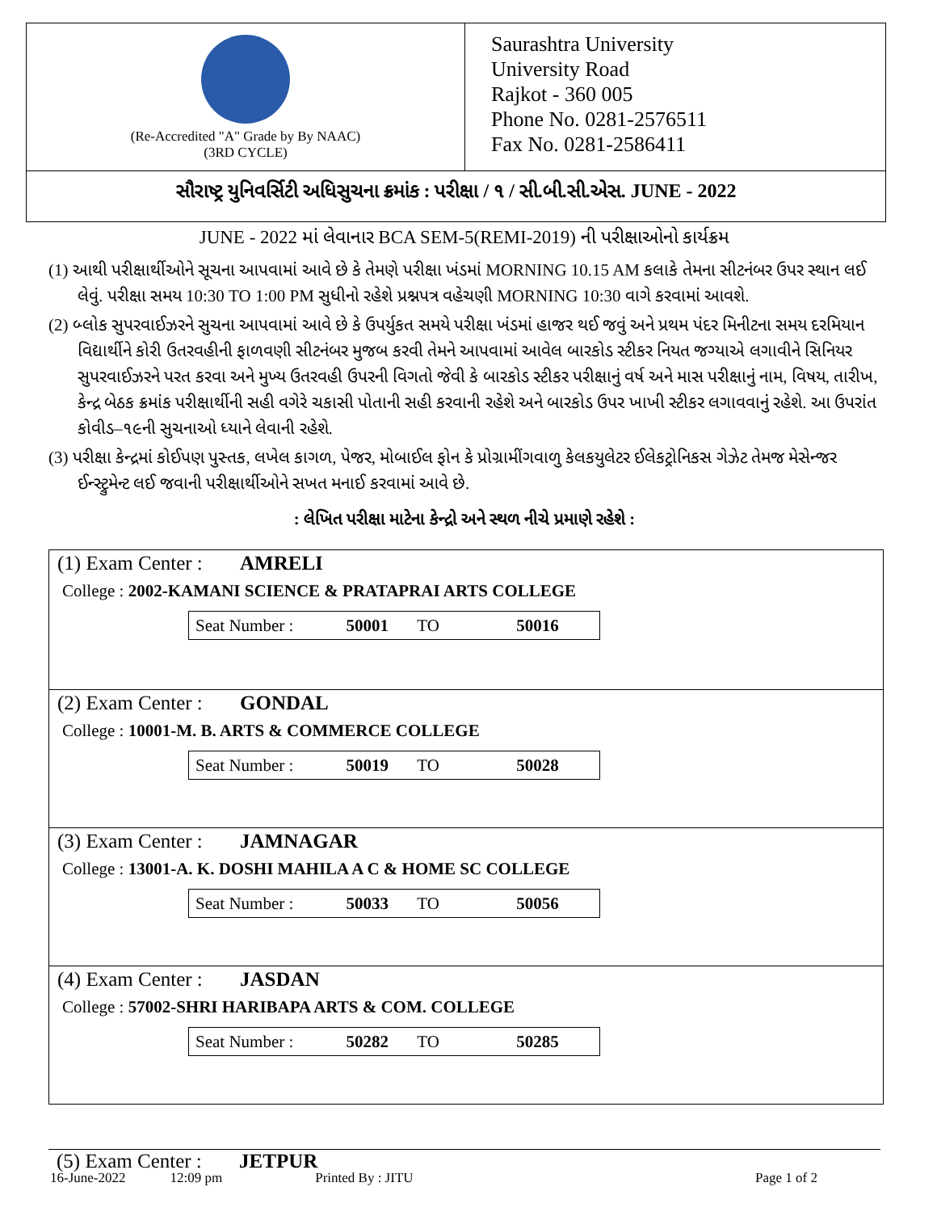(Re-Accredited "A" Grade by By NAAC)
(3RD CYCLE)
Saurashtra University
University Road
Rajkot - 360 005
Phone No. 0281-2576511
Fax No. 0281-2586411
સૌરાષ્ટ્ર યુનિવર્સિટી અધિસુચના ક્રમાંક : પરીક્ષા / ૧ / સી.બી.સી.એસ. JUNE - 2022
JUNE - 2022 માં લેવાનાર BCA SEM-5(REMI-2019) ની પરીક્ષાઓનો કાર્યક્રમ
(1) આથી પરીક્ષાર્થીઓને સૂચના આપવામાં આવે છે કે તેમણે પરીક્ષા ખંડમાં MORNING 10.15 AM કલાકે તેમના સીટનંબર ઉપર સ્થાન લઈ લેવું. પરીક્ષા સમય 10:30 TO 1:00 PM સુધીનો રહેશે પ્રશ્નપત્ર વહેચણી MORNING 10:30 વાગે કરવામાં આવશે.
(2) બ્લોક સુપરવાઈઝરને સુચના આપવામાં આવે છે કે ઉપર્યુકત સમયે પરીક્ષા ખંડમાં હાજર થઈ જવું અને પ્રથમ પંદર મિનીટના સમય દરમિયાન વિદ્યાર્થીને કોરી ઉતરવહીની ફાળવણી સીટનંબર મુજબ કરવી તેમને આપવામાં આવેલ બારકોડ સ્ટીકર નિયત જગ્યાએ લગાવીને સિનિયર સુપરવાઈઝરને પરત કરવા અને મુખ્ય ઉતરવહી ઉપરની વિગતો જેવી કે બારકોડ સ્ટીકર પરીક્ષાનું વર્ષ અને માસ પરીક્ષાનું નામ, વિષય, તારીખ, કેન્દ્ર બેઠક ક્રમાંક પરીક્ષાર્થીની સહી વગેરે ચકાસી પોતાની સહી કરવાની રહેશે અને બારકોડ ઉપર ખાખી સ્ટીકર લગાવવાનું રહેશે. આ ઉપરાંત કોવીડ–૧૯ની સુચનાઓ ધ્યાને લેવાની રહેશે.
(3) પરીક્ષા કેન્દ્રમાં કોઈપણ પુસ્તક, લખેલ કાગળ, પેજર, મોબાઈલ ફોન કે પ્રોગ્રામીંગવાળુ કેલકયુલેટર ઈલેકટ્રોનિકસ ગેઝેટ તેમજ મેસેન્જર ઈન્સ્ટ્રુમેન્ટ લઈ જવાની પરીક્ષાર્થીઓને સખત મનાઈ કરવામાં આવે છે.
: લેખિત પરીક્ષા માટેના કેન્દ્રો અને સ્થળ નીચે પ્રમાણે રહેશે :
(1) Exam Center : AMRELI
College : 2002-KAMANI SCIENCE & PRATAPRAI ARTS COLLEGE
Seat Number : 50001 TO 50016
(2) Exam Center : GONDAL
College : 10001-M. B. ARTS & COMMERCE COLLEGE
Seat Number : 50019 TO 50028
(3) Exam Center : JAMNAGAR
College : 13001-A. K. DOSHI MAHILA A C & HOME SC COLLEGE
Seat Number : 50033 TO 50056
(4) Exam Center : JASDAN
College : 57002-SHRI HARIBAPA ARTS & COM. COLLEGE
Seat Number : 50282 TO 50285
(5) Exam Center : JETPUR
16-June-2022 12:09 pm Printed By : JITU Page 1 of 2